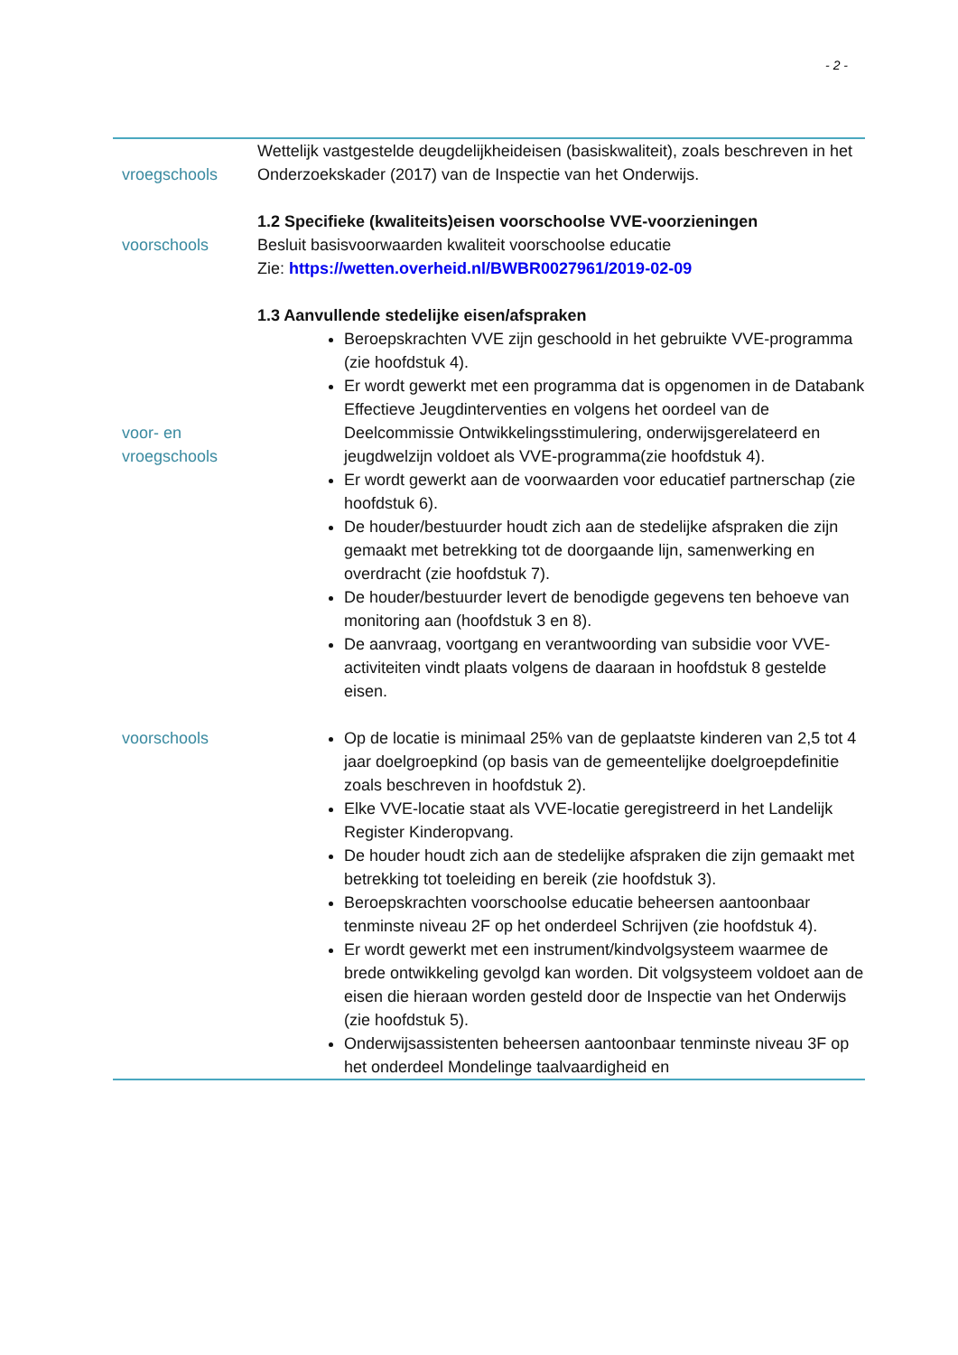- 2 -
| vroegschools | Wettelijk vastgestelde deugdelijkheideisen (basiskwaliteit), zoals beschreven in het Onderzoekskader (2017) van de Inspectie van het Onderwijs. |
| voorschools | 1.2 Specifieke (kwaliteits)eisen voorschoolse VVE-voorzieningen Besluit basisvoorwaarden kwaliteit voorschoolse educatie Zie: https://wetten.overheid.nl/BWBR0027961/2019-02-09 |
| voor- en vroegschools | 1.3 Aanvullende stedelijke eisen/afspraken Beroepskrachten VVE zijn geschoold in het gebruikte VVE-programma (zie hoofdstuk 4). Er wordt gewerkt met een programma dat is opgenomen in de Databank Effectieve Jeugdinterventies en volgens het oordeel van de Deelcommissie Ontwikkelingsstimulering, onderwijsgerelateerd en jeugdwelzijn voldoet als VVE-programma(zie hoofdstuk 4). Er wordt gewerkt aan de voorwaarden voor educatief partnerschap (zie hoofdstuk 6). De houder/bestuurder houdt zich aan de stedelijke afspraken die zijn gemaakt met betrekking tot de doorgaande lijn, samenwerking en overdracht (zie hoofdstuk 7). De houder/bestuurder levert de benodigde gegevens ten behoeve van monitoring aan (hoofdstuk 3 en 8). De aanvraag, voortgang en verantwoording van subsidie voor VVE-activiteiten vindt plaats volgens de daaraan in hoofdstuk 8 gestelde eisen. |
| voorschools | Op de locatie is minimaal 25% van de geplaatste kinderen van 2,5 tot 4 jaar doelgroepkind (op basis van de gemeentelijke doelgroepdefinitie zoals beschreven in hoofdstuk 2). Elke VVE-locatie staat als VVE-locatie geregistreerd in het Landelijk Register Kinderopvang. De houder houdt zich aan de stedelijke afspraken die zijn gemaakt met betrekking tot toeleiding en bereik (zie hoofdstuk 3). Beroepskrachten voorschoolse educatie beheersen aantoonbaar tenminste niveau 2F op het onderdeel Schrijven (zie hoofdstuk 4). Er wordt gewerkt met een instrument/kindvolgsysteem waarmee de brede ontwikkeling gevolgd kan worden. Dit volgsysteem voldoet aan de eisen die hieraan worden gesteld door de Inspectie van het Onderwijs (zie hoofdstuk 5). Onderwijsassistenten beheersen aantoonbaar tenminste niveau 3F op het onderdeel Mondelinge taalvaardigheid en |